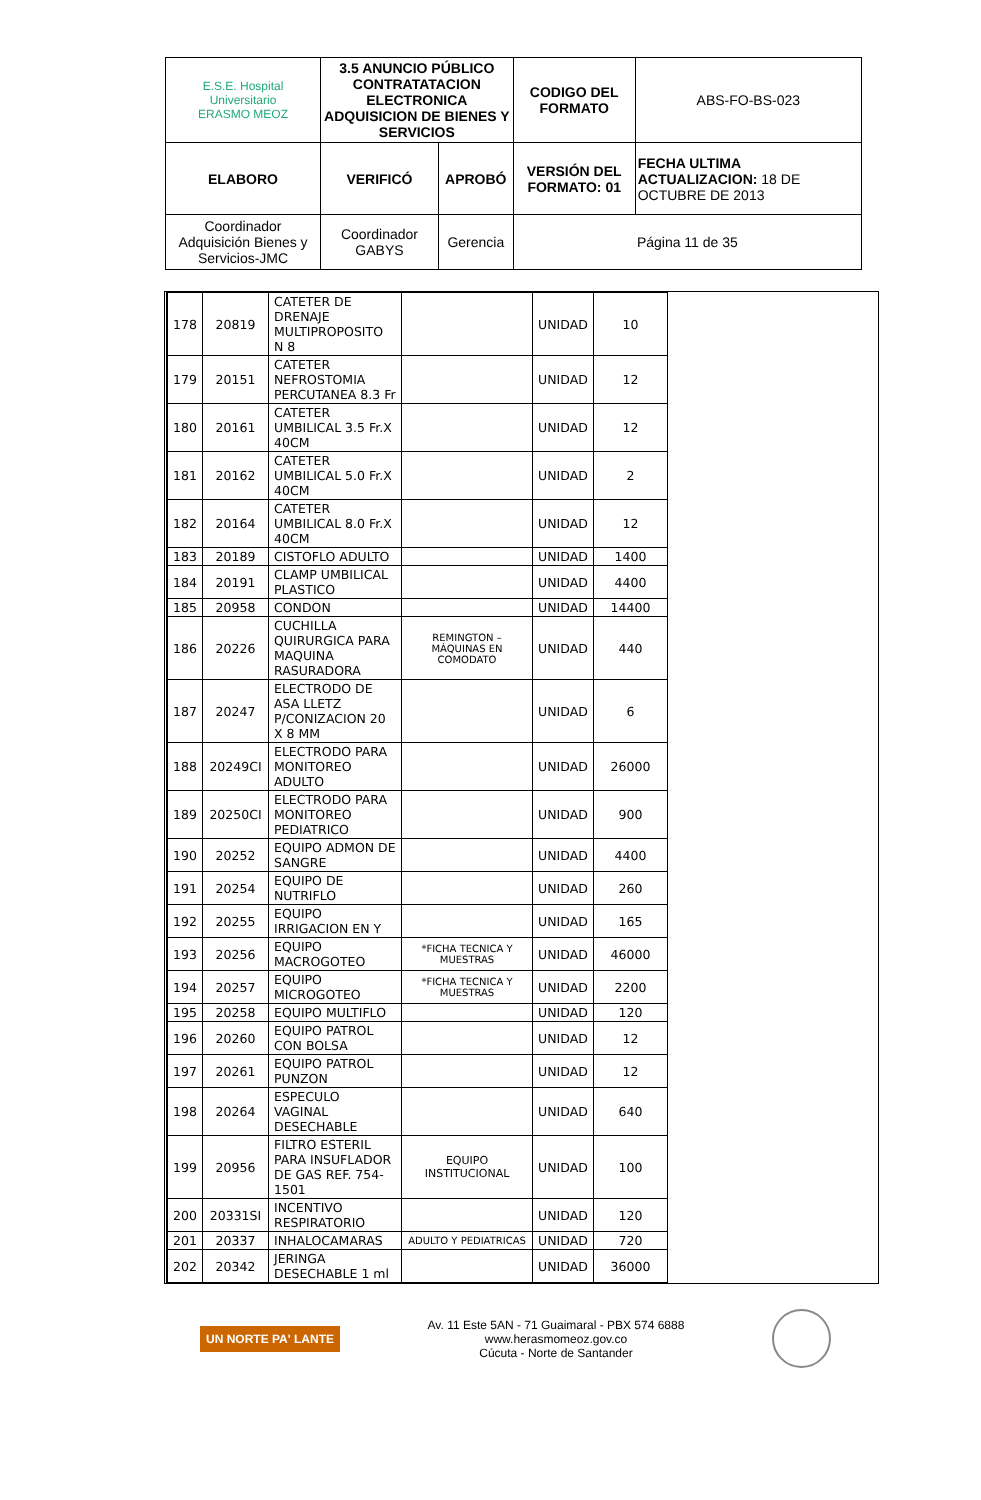| E.S.E. Hospital Universitario ERASMO MEOZ | 3.5 ANUNCIO PÚBLICO CONTRATATACION ELECTRONICA ADQUISICION DE BIENES Y SERVICIOS | | CODIGO DEL FORMATO | ABS-FO-BS-023 |
| ELABORO | VERIFICÓ | APROBÓ | VERSIÓN DEL FORMATO: 01 | FECHA ULTIMA ACTUALIZACION: 18 DE OCTUBRE DE 2013 |
| Coordinador Adquisición Bienes y Servicios-JMC | Coordinador GABYS | Gerencia | Página 11 de 35 | |
| 178 | 20819 | CATETER DE DRENAJE MULTIPROPOSITO N 8 | | UNIDAD | 10 |
| 179 | 20151 | CATETER NEFROSTOMIA PERCUTANEA 8.3 Fr | | UNIDAD | 12 |
| 180 | 20161 | CATETER UMBILICAL 3.5 Fr.X 40CM | | UNIDAD | 12 |
| 181 | 20162 | CATETER UMBILICAL 5.0 Fr.X 40CM | | UNIDAD | 2 |
| 182 | 20164 | CATETER UMBILICAL 8.0 Fr.X 40CM | | UNIDAD | 12 |
| 183 | 20189 | CISTOFLO ADULTO | | UNIDAD | 1400 |
| 184 | 20191 | CLAMP UMBILICAL PLASTICO | | UNIDAD | 4400 |
| 185 | 20958 | CONDON | | UNIDAD | 14400 |
| 186 | 20226 | CUCHILLA QUIRURGICA PARA MAQUINA RASURADORA | REMINGTON –MÁQUINAS EN COMODATO | UNIDAD | 440 |
| 187 | 20247 | ELECTRODO DE ASA LLETZ P/CONIZACION 20 X 8 MM | | UNIDAD | 6 |
| 188 | 20249CI | ELECTRODO PARA MONITOREO ADULTO | | UNIDAD | 26000 |
| 189 | 20250CI | ELECTRODO PARA MONITOREO PEDIATRICO | | UNIDAD | 900 |
| 190 | 20252 | EQUIPO ADMON DE SANGRE | | UNIDAD | 4400 |
| 191 | 20254 | EQUIPO DE NUTRIFLO | | UNIDAD | 260 |
| 192 | 20255 | EQUIPO IRRIGACION EN Y | | UNIDAD | 165 |
| 193 | 20256 | EQUIPO MACROGOTEO | *FICHA TECNICA Y MUESTRAS | UNIDAD | 46000 |
| 194 | 20257 | EQUIPO MICROGOTEO | *FICHA TECNICA Y MUESTRAS | UNIDAD | 2200 |
| 195 | 20258 | EQUIPO MULTIFLO | | UNIDAD | 120 |
| 196 | 20260 | EQUIPO PATROL CON BOLSA | | UNIDAD | 12 |
| 197 | 20261 | EQUIPO PATROL PUNZON | | UNIDAD | 12 |
| 198 | 20264 | ESPECULO VAGINAL DESECHABLE | | UNIDAD | 640 |
| 199 | 20956 | FILTRO ESTERIL PARA INSUFLADOR DE GAS REF. 754-1501 | EQUIPO INSTITUCIONAL | UNIDAD | 100 |
| 200 | 20331SI | INCENTIVO RESPIRATORIO | | UNIDAD | 120 |
| 201 | 20337 | INHALOCAMARAS | ADULTO Y PEDIATRICAS | UNIDAD | 720 |
| 202 | 20342 | JERINGA DESECHABLE 1 ml | | UNIDAD | 36000 |
UN NORTE PA' LANTE
Av. 11 Este 5AN - 71 Guaimaral - PBX 574 6888
www.herasmomeoz.gov.co
Cúcuta - Norte de Santander